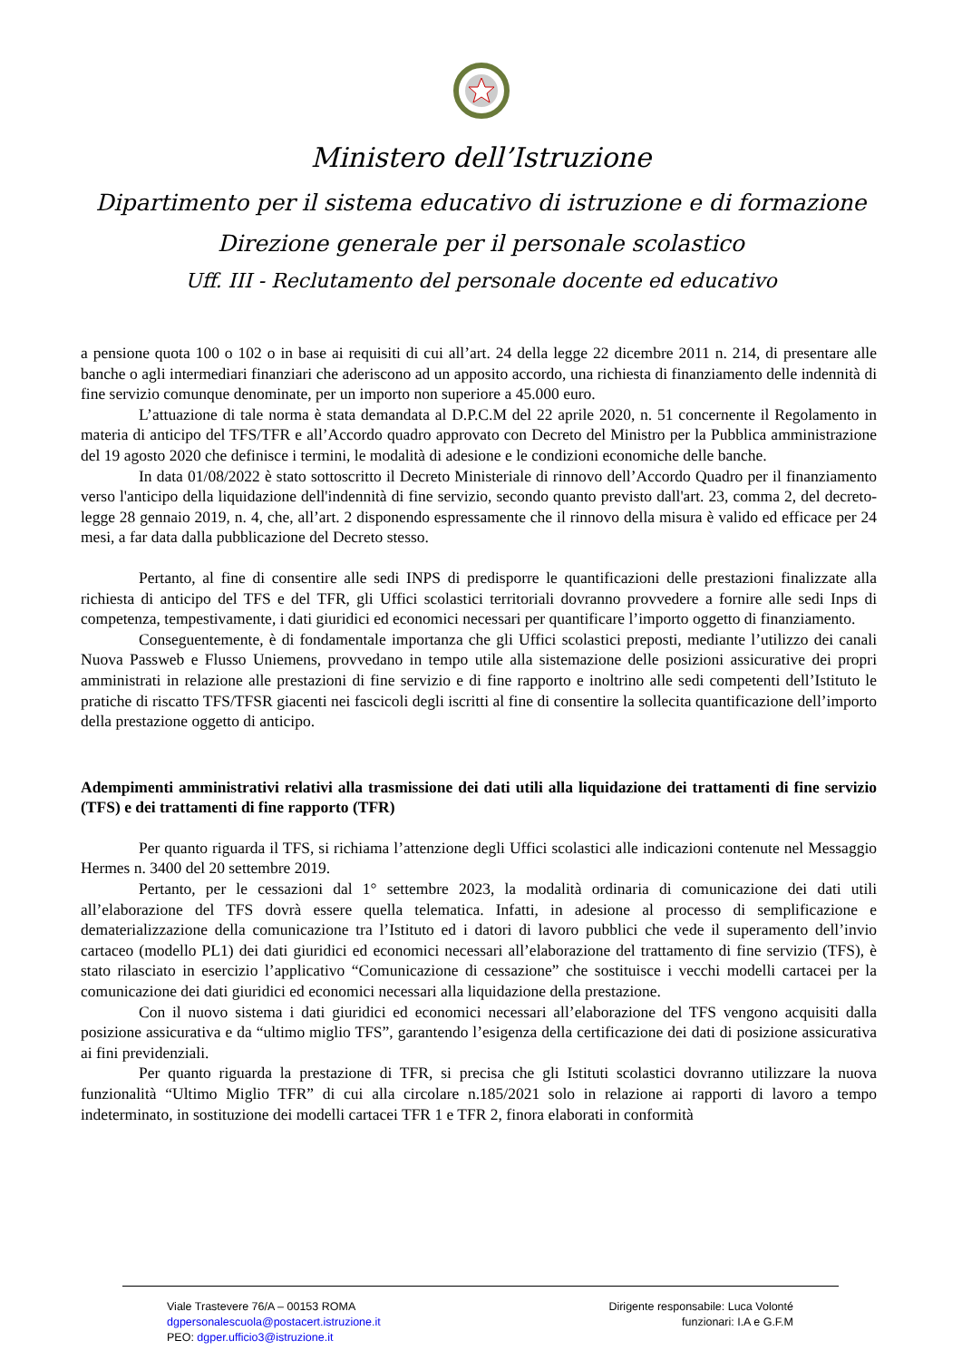Ministero dell’Istruzione
Dipartimento per il sistema educativo di istruzione e di formazione
Direzione generale per il personale scolastico
Uff. III - Reclutamento del personale docente ed educativo
a pensione quota 100 o 102 o in base ai requisiti di cui all’art. 24 della legge 22 dicembre 2011 n. 214, di presentare alle banche o agli intermediari finanziari che aderiscono ad un apposito accordo, una richiesta di finanziamento delle indennità di fine servizio comunque denominate, per un importo non superiore a 45.000 euro.
L’attuazione di tale norma è stata demandata al D.P.C.M del 22 aprile 2020, n. 51 concernente il Regolamento in materia di anticipo del TFS/TFR e all’Accordo quadro approvato con Decreto del Ministro per la Pubblica amministrazione del 19 agosto 2020 che definisce i termini, le modalità di adesione e le condizioni economiche delle banche.
In data 01/08/2022 è stato sottoscritto il Decreto Ministeriale di rinnovo dell’Accordo Quadro per il finanziamento verso l'anticipo della liquidazione dell'indennità di fine servizio, secondo quanto previsto dall'art. 23, comma 2, del decreto-legge 28 gennaio 2019, n. 4, che, all’art. 2 disponendo espressamente che il rinnovo della misura è valido ed efficace per 24 mesi, a far data dalla pubblicazione del Decreto stesso.
Pertanto, al fine di consentire alle sedi INPS di predisporre le quantificazioni delle prestazioni finalizzate alla richiesta di anticipo del TFS e del TFR, gli Uffici scolastici territoriali dovranno provvedere a fornire alle sedi Inps di competenza, tempestivamente, i dati giuridici ed economici necessari per quantificare l’importo oggetto di finanziamento.
Conseguentemente, è di fondamentale importanza che gli Uffici scolastici preposti, mediante l’utilizzo dei canali Nuova Passweb e Flusso Uniemens, provvedano in tempo utile alla sistemazione delle posizioni assicurative dei propri amministrati in relazione alle prestazioni di fine servizio e di fine rapporto e inoltrino alle sedi competenti dell’Istituto le pratiche di riscatto TFS/TFSR giacenti nei fascicoli degli iscritti al fine di consentire la sollecita quantificazione dell’importo della prestazione oggetto di anticipo.
Adempimenti amministrativi relativi alla trasmissione dei dati utili alla liquidazione dei trattamenti di fine servizio (TFS) e dei trattamenti di fine rapporto (TFR)
Per quanto riguarda il TFS, si richiama l’attenzione degli Uffici scolastici alle indicazioni contenute nel Messaggio Hermes n. 3400 del 20 settembre 2019.
Pertanto, per le cessazioni dal 1° settembre 2023, la modalità ordinaria di comunicazione dei dati utili all’elaborazione del TFS dovrà essere quella telematica. Infatti, in adesione al processo di semplificazione e dematerializzazione della comunicazione tra l’Istituto ed i datori di lavoro pubblici che vede il superamento dell’invio cartaceo (modello PL1) dei dati giuridici ed economici necessari all’elaborazione del trattamento di fine servizio (TFS), è stato rilasciato in esercizio l’applicativo “Comunicazione di cessazione” che sostituisce i vecchi modelli cartacei per la comunicazione dei dati giuridici ed economici necessari alla liquidazione della prestazione.
Con il nuovo sistema i dati giuridici ed economici necessari all’elaborazione del TFS vengono acquisiti dalla posizione assicurativa e da “ultimo miglio TFS”, garantendo l’esigenza della certificazione dei dati di posizione assicurativa ai fini previdenziali.
Per quanto riguarda la prestazione di TFR, si precisa che gli Istituti scolastici dovranno utilizzare la nuova funzionalità “Ultimo Miglio TFR” di cui alla circolare n.185/2021 solo in relazione ai rapporti di lavoro a tempo indeterminato, in sostituzione dei modelli cartacei TFR 1 e TFR 2, finora elaborati in conformità
Viale Trastevere 76/A – 00153 ROMA
dgpersonalescuola@postacert.istruzione.it
PEO: dgper.ufficio3@istruzione.it
Dirigente responsabile: Luca Volonté
funzionari: I.A e G.F.M